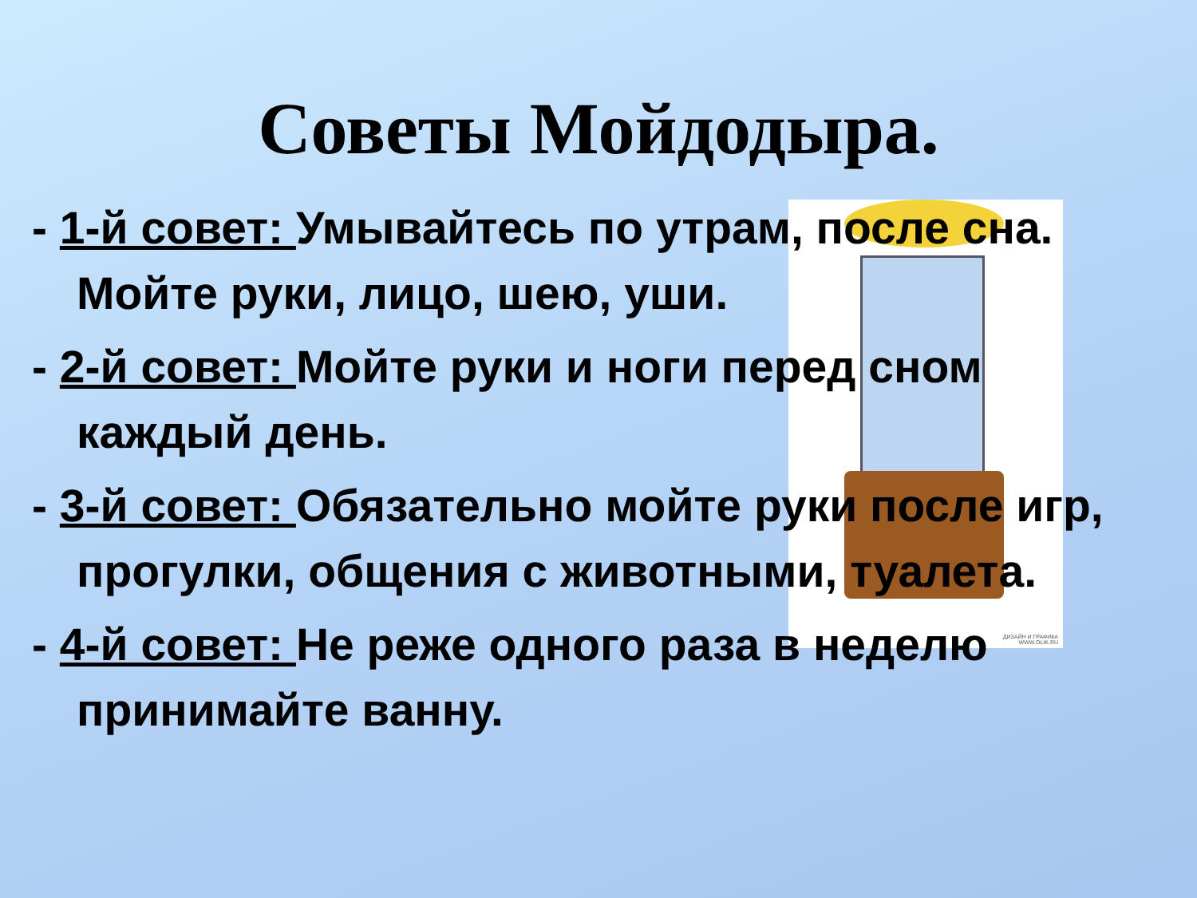ДИЗАЙН И ГРАФИКА
WWW.OLIK.RU
Советы Мойдодыра.
- 1-й совет: Умывайтесь по утрам, после сна. Мойте руки, лицо, шею, уши.
- 2-й совет: Мойте руки и ноги перед сном каждый день.
- 3-й совет: Обязательно мойте руки после игр, прогулки, общения с животными, туалета.
- 4-й совет: Не реже одного раза в неделю принимайте ванну.